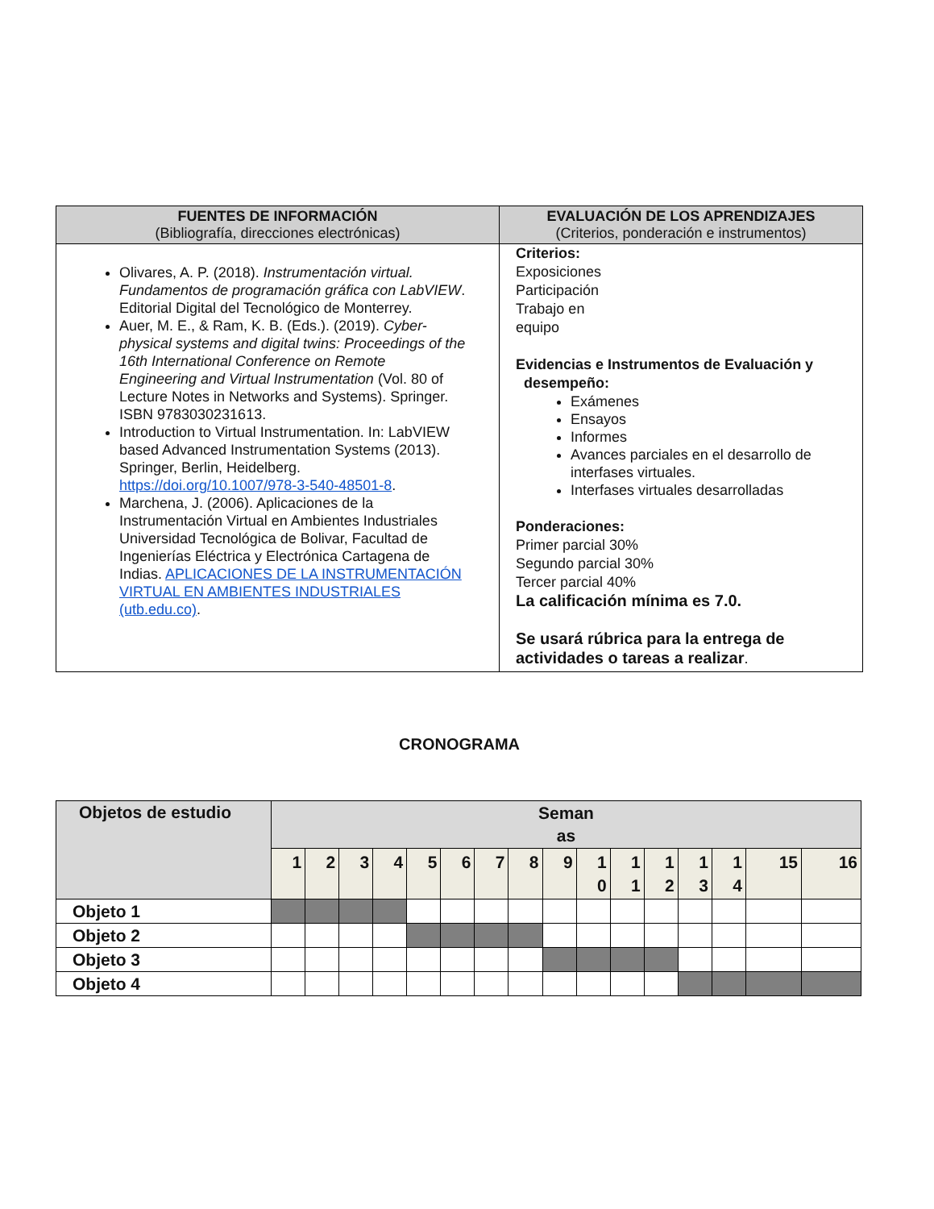| FUENTES DE INFORMACIÓN (Bibliografía, direcciones electrónicas) | EVALUACIÓN DE LOS APRENDIZAJES (Criterios, ponderación e instrumentos) |
| --- | --- |
| Olivares, A. P. (2018). Instrumentación virtual. Fundamentos de programación gráfica con LabVIEW . Editorial Digital del Tecnológico de Monterrey. Auer, M. E., & Ram, K. B. (Eds.). (2019). Cyber-physical systems and digital twins: Proceedings of the 16th International Conference on Remote Engineering and Virtual Instrumentation (Vol. 80 of Lecture Notes in Networks and Systems). Springer. ISBN 9783030231613. Introduction to Virtual Instrumentation. In: LabVIEW based Advanced Instrumentation Systems (2013). Springer, Berlin, Heidelberg. https://doi.org/10.1007/978-3-540-48501-8 . Marchena, J. (2006). Aplicaciones de la Instrumentación Virtual en Ambientes Industriales Universidad Tecnológica de Bolivar, Facultad de Ingenierías Eléctrica y Electrónica Cartagena de Indias. APLICACIONES DE LA INSTRUMENTACIÓN VIRTUAL EN AMBIENTES INDUSTRIALES (utb.edu.co) . | Criterios: Exposiciones Participación Trabajo en equipo Evidencias e Instrumentos de Evaluación y desempeño: Exámenes Ensayos Informes Avances parciales en el desarrollo de interfases virtuales. Interfases virtuales desarrolladas Ponderaciones: Primer parcial 30% Segundo parcial 30% Tercer parcial 40% La calificación mínima es 7.0. Se usará rúbrica para la entrega de actividades o tareas a realizar . |
CRONOGRAMA
| Objetos de estudio | Seman as | | | | | | | | | | | | | | | |
| --- | --- | --- | --- | --- | --- | --- | --- | --- | --- | --- | --- | --- | --- | --- | --- | --- |
| | 1 | 2 | 3 | 4 | 5 | 6 | 7 | 8 | 9 | 1 0 | 1 1 | 1 2 | 1 3 | 1 4 | 15 | 16 |
| Objeto 1 | | | | | | | | | | | | | | | | |
| Objeto 2 | | | | | | | | | | | | | | | | |
| Objeto 3 | | | | | | | | | | | | | | | | |
| Objeto 4 | | | | | | | | | | | | | | | | |